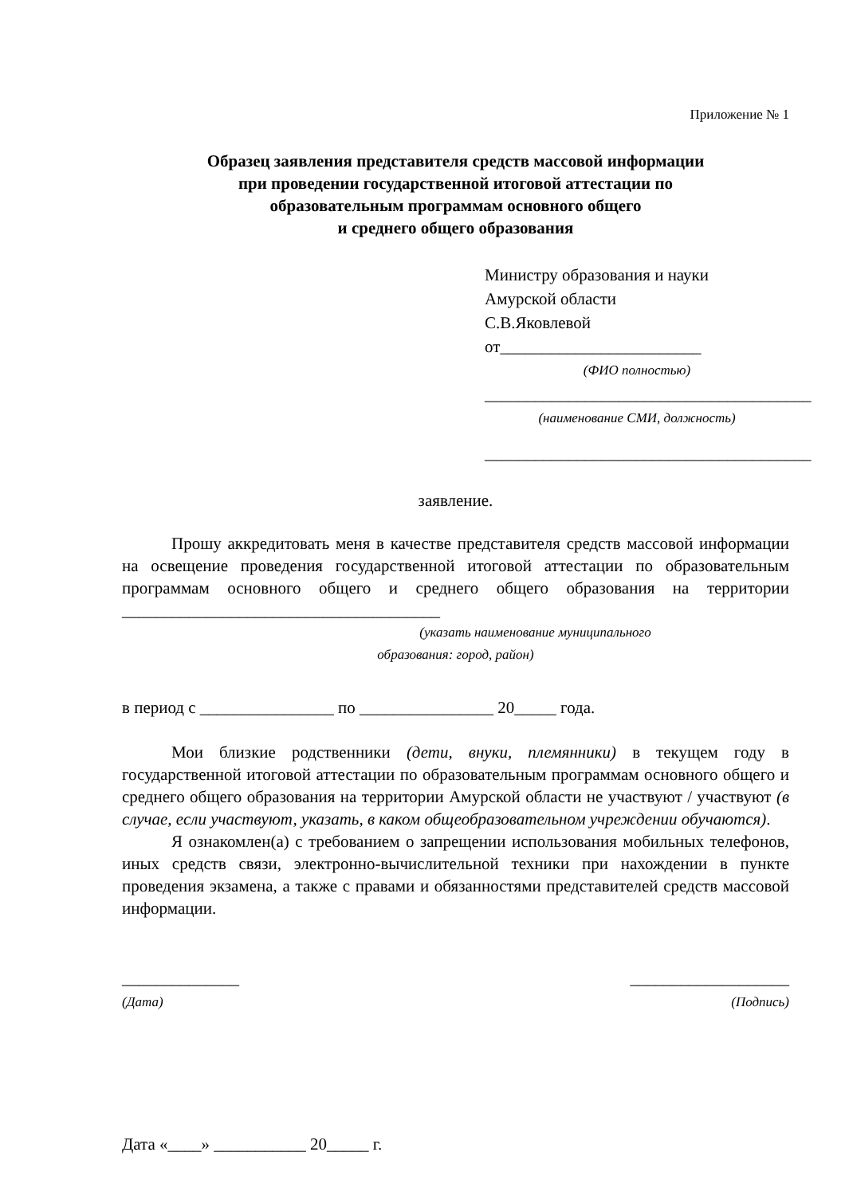Приложение № 1
Образец заявления представителя средств массовой информации
при проведении государственной итоговой аттестации по
образовательным программам основного общего
и среднего общего образования
Министру образования и науки
Амурской области
С.В.Яковлевой
от________________________
(ФИО полностью)
_______________________________________
(наименование СМИ, должность)
_______________________________________
заявление.
Прошу аккредитовать меня в качестве представителя средств массовой информации на освещение проведения государственной итоговой аттестации по образовательным программам основного общего и среднего общего образования на территории ______________________________________
(указать наименование муниципального
образования: город, район)
в период с ________________ по ________________ 20_____ года.
Мои близкие родственники (дети, внуки, племянники) в текущем году в государственной итоговой аттестации по образовательным программам основного общего и среднего общего образования на территории Амурской области не участвуют / участвуют (в случае, если участвуют, указать, в каком общеобразовательном учреждении обучаются).
Я ознакомлен(а) с требованием о запрещении использования мобильных телефонов, иных средств связи, электронно-вычислительной техники при нахождении в пункте проведения экзамена, а также с правами и обязанностями представителей средств массовой информации.
______________
(Дата)
___________________
(Подпись)
Дата «____» ___________ 20_____ г.